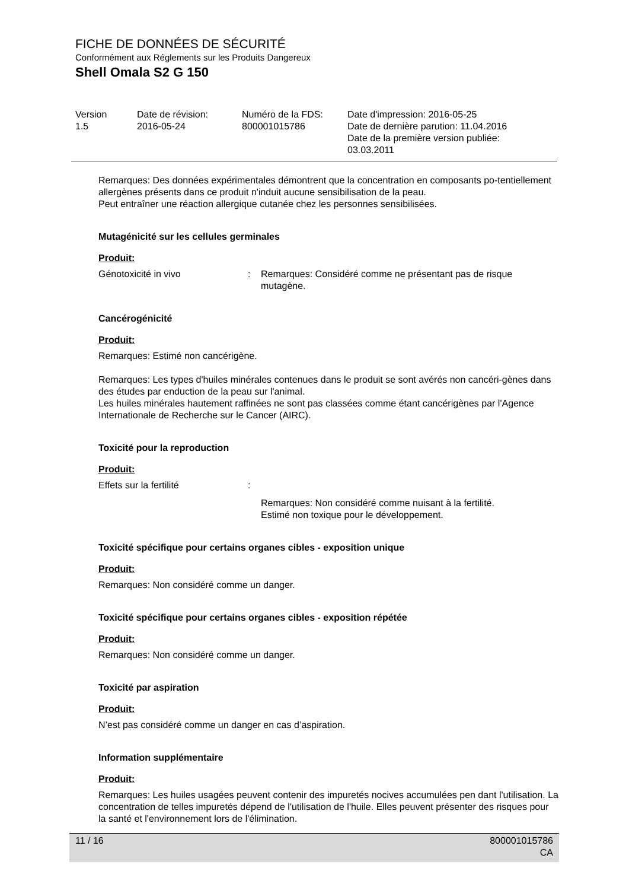FICHE DE DONNÉES DE SÉCURITÉ
Conformément aux Réglements sur les Produits Dangereux
Shell Omala S2 G 150
| Version 1.5 | Date de révision: 2016-05-24 | Numéro de la FDS: 800001015786 | Date d'impression: 2016-05-25 Date de dernière parution: 11.04.2016 Date de la première version publiée: 03.03.2011 |
Remarques: Des données expérimentales démontrent que la concentration en composants po-tentiellement allergènes présents dans ce produit n'induit aucune sensibilisation de la peau.
Peut entraîner une réaction allergique cutanée chez les personnes sensibilisées.
Mutagénicité sur les cellules germinales
Produit:
| Génotoxicité in vivo | : | Remarques: Considéré comme ne présentant pas de risque mutagène. |
Cancérogénicité
Produit:
Remarques: Estimé non cancérigène.
Remarques: Les types d'huiles minérales contenues dans le produit se sont avérés non cancéri-gènes dans des études par enduction de la peau sur l'animal.
Les huiles minérales hautement raffinées ne sont pas classées comme étant cancérigènes par l'Agence Internationale de Recherche sur le Cancer (AIRC).
Toxicité pour la reproduction
Produit:
| Effets sur la fertilité | : | |
| | | Remarques: Non considéré comme nuisant à la fertilité. Estimé non toxique pour le développement. |
Toxicité spécifique pour certains organes cibles - exposition unique
Produit:
Remarques: Non considéré comme un danger.
Toxicité spécifique pour certains organes cibles - exposition répétée
Produit:
Remarques: Non considéré comme un danger.
Toxicité par aspiration
Produit:
N’est pas considéré comme un danger en cas d’aspiration.
Information supplémentaire
Produit:
Remarques: Les huiles usagées peuvent contenir des impuretés nocives accumulées pen dant l'utilisation. La concentration de telles impuretés dépend de l'utilisation de l'huile. Elles peuvent présenter des risques pour la santé et l'environnement lors de l'élimination.
11 / 16 800001015786
CA